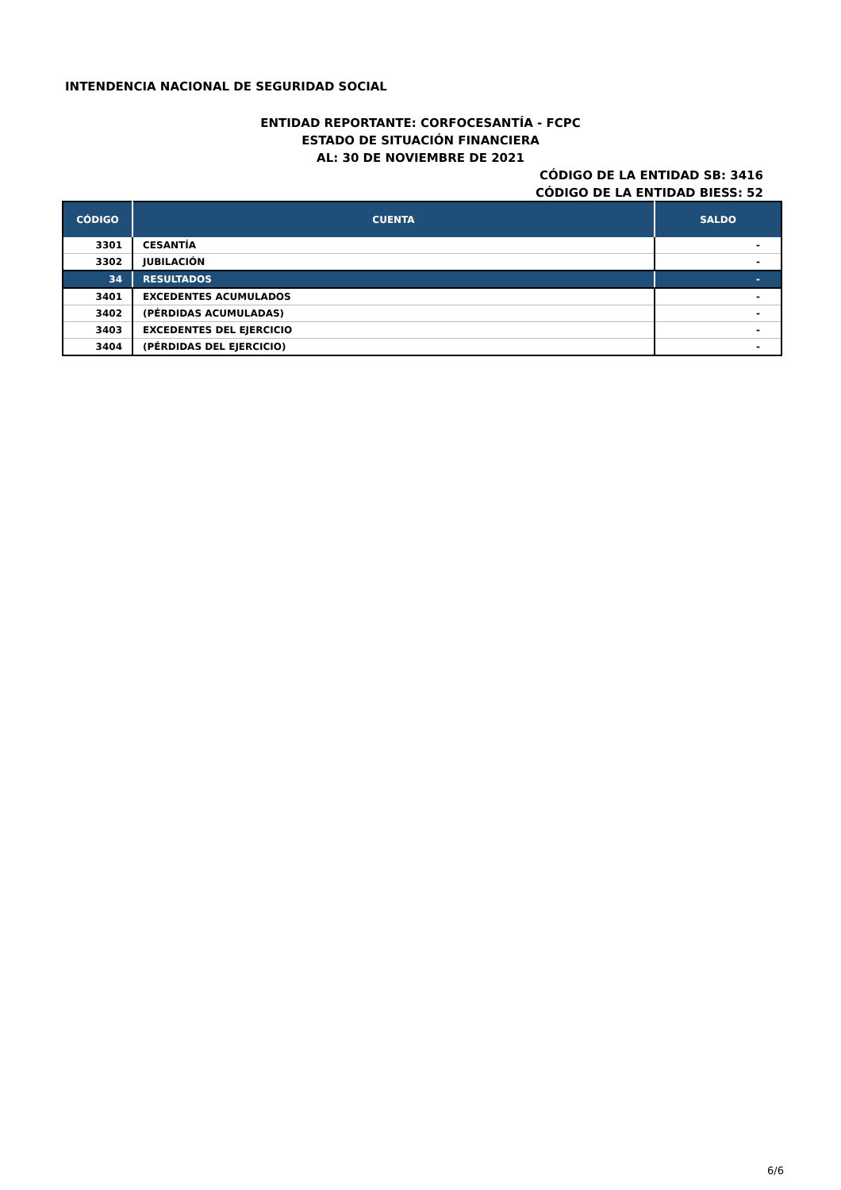INTENDENCIA NACIONAL DE SEGURIDAD SOCIAL
ENTIDAD REPORTANTE: CORFOCESANTÍA - FCPC
ESTADO DE SITUACIÓN FINANCIERA
AL: 30 DE NOVIEMBRE DE 2021
CÓDIGO DE LA ENTIDAD SB: 3416
CÓDIGO DE LA ENTIDAD BIESS: 52
| CÓDIGO | CUENTA | SALDO |
| --- | --- | --- |
| 3301 | CESANTÍA | - |
| 3302 | JUBILACIÓN | - |
| 34 | RESULTADOS | - |
| 3401 | EXCEDENTES ACUMULADOS | - |
| 3402 | (PÉRDIDAS ACUMULADAS) | - |
| 3403 | EXCEDENTES DEL EJERCICIO | - |
| 3404 | (PÉRDIDAS DEL EJERCICIO) | - |
6/6